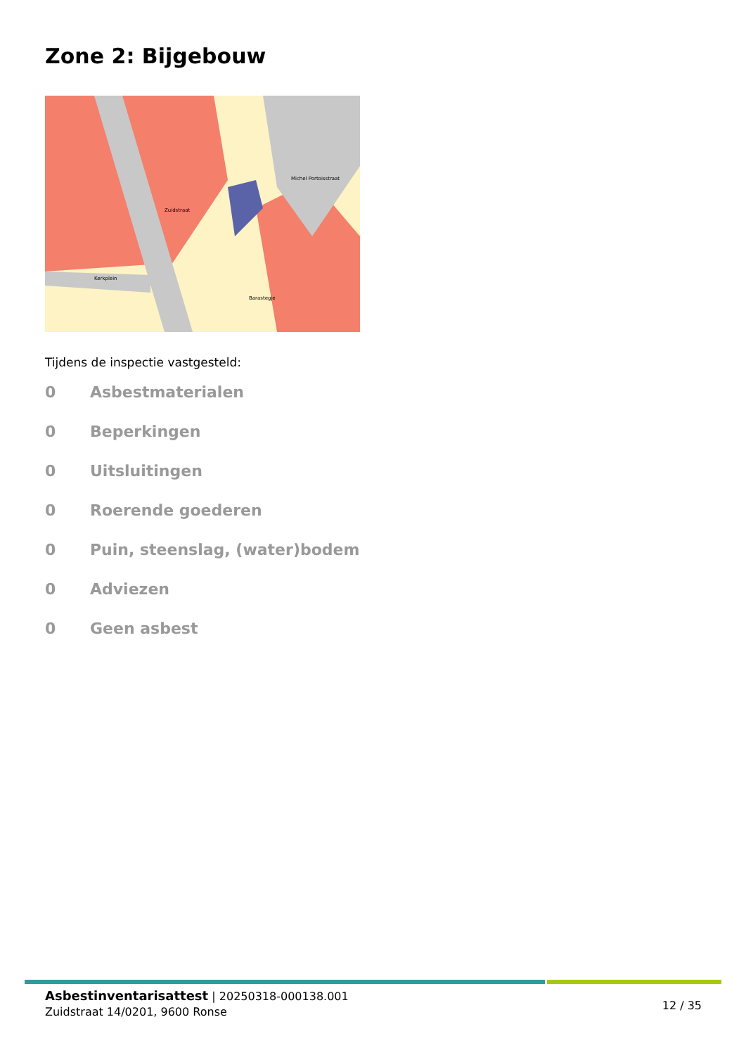Zone 2: Bijgebouw
Zuidstraat
Kerkplein
Michel Portoisstraat
Barastegje
Tijdens de inspectie vastgesteld:
0 Asbestmaterialen
0 Beperkingen
0 Uitsluitingen
0 Roerende goederen
0 Puin, steenslag, (water)bodem
0 Adviezen
0 Geen asbest
Asbestinventarisattest | 20250318-000138.001
Zuidstraat 14/0201, 9600 Ronse
12 / 35